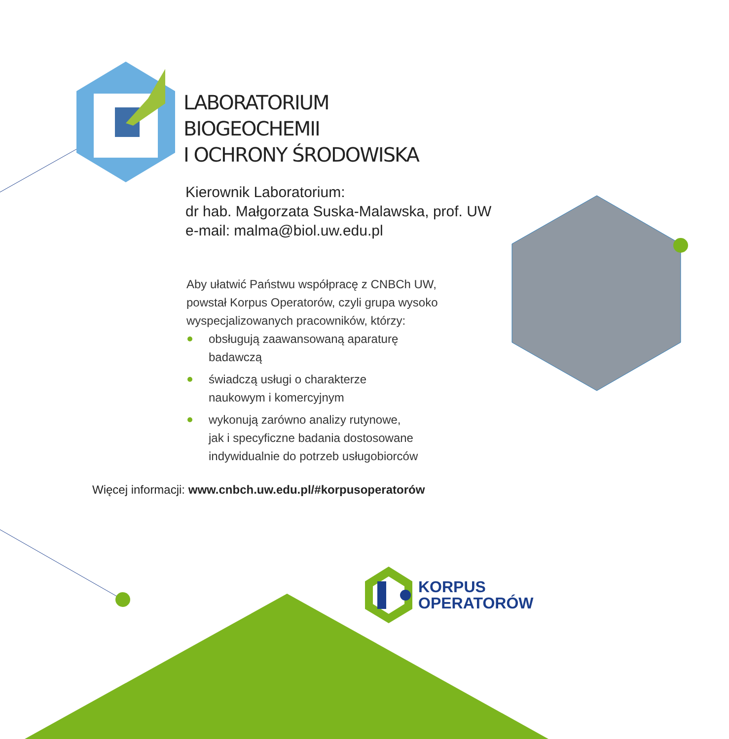LABORATORIUM
BIOGEOCHEMII
I OCHRONY ŚRODOWISKA
Kierownik Laboratorium:
dr hab. Małgorzata Suska-Malawska, prof. UW
e-mail: malma@biol.uw.edu.pl
Aby ułatwić Państwu współpracę z CNBCh UW,
powstał Korpus Operatorów, czyli grupa wysoko
wyspecjalizowanych pracowników, którzy:
obsługują zaawansowaną aparaturę
badawczą
świadczą usługi o charakterze
naukowym i komercyjnym
wykonują zarówno analizy rutynowe,
jak i specyficzne badania dostosowane
indywidualnie do potrzeb usługobiorców
Więcej informacji: www.cnbch.uw.edu.pl/#korpusoperatorów
KORPUS
OPERATORÓW